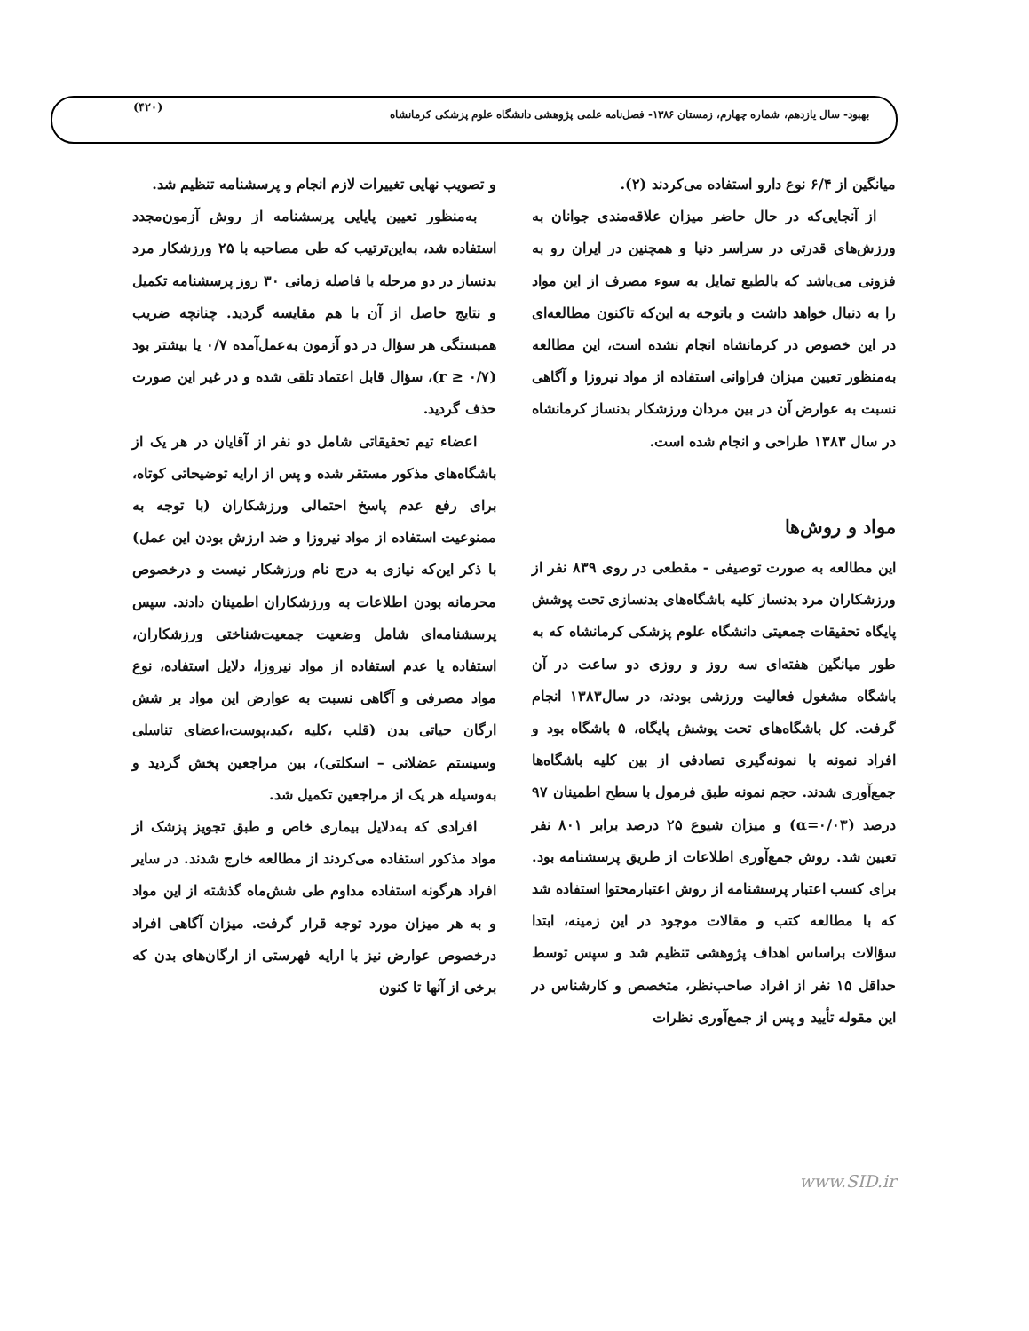(۴۲۰)
بهبود- سال یازدهم، شماره چهارم، زمستان ۱۳۸۶- فصل‌نامه علمی پژوهشی دانشگاه علوم پزشکی کرمانشاه
میانگین از ۶/۴ نوع دارو استفاده می‌کردند (۲).
از آنجایی‌که در حال حاضر میزان علاقه‌مندی جوانان به ورزش‌های قدرتی در سراسر دنیا و همچنین در ایران رو به فزونی می‌باشد که بالطبع تمایل به سوء مصرف از این مواد را به دنبال خواهد داشت و باتوجه به این‌که تاکنون مطالعه‌ای در این خصوص در کرمانشاه انجام نشده است، این مطالعه به‌منظور تعیین میزان فراوانی استفاده از مواد نیروزا و آگاهی نسبت به عوارض آن در بین مردان ورزشکار بدنساز کرمانشاه در سال ۱۳۸۳ طراحی و انجام شده است.
مواد و روش‌ها
این مطالعه به صورت توصیفی - مقطعی در روی ۸۳۹ نفر از ورزشکاران مرد بدنساز کلیه باشگاه‌های بدنسازی تحت پوشش پایگاه تحقیقات جمعیتی دانشگاه علوم پزشکی کرمانشاه که به طور میانگین هفته‌ای سه روز و روزی دو ساعت در آن باشگاه مشغول فعالیت ورزشی بودند، در سال۱۳۸۳ انجام گرفت. کل باشگاه‌های تحت پوشش پایگاه، ۵ باشگاه بود و افراد نمونه با نمونه‌گیری تصادفی از بین کلیه باشگاه‌ها جمع‌آوری شدند. حجم نمونه طبق فرمول با سطح اطمینان ۹۷ درصد (α=۰/۰۳) و میزان شیوع ۲۵ درصد برابر ۸۰۱ نفر تعیین شد. روش جمع‌آوری اطلاعات از طریق پرسشنامه بود. برای کسب اعتبار پرسشنامه از روش اعتبارمحتوا استفاده شد که با مطالعه کتب و مقالات موجود در این زمینه، ابتدا سؤالات براساس اهداف پژوهشی تنظیم شد و سپس توسط حداقل ۱۵ نفر از افراد صاحب‌نظر، متخصص و کارشناس در این مقوله تأیید و پس از جمع‌آوری نظرات
و تصویب نهایی تغییرات لازم انجام و پرسشنامه تنظیم شد.
به‌منظور تعیین پایایی پرسشنامه از روش آزمون‌مجدد استفاده شد، به‌این‌ترتیب که طی مصاحبه با ۲۵ ورزشکار مرد بدنساز در دو مرحله با فاصله زمانی ۳۰ روز پرسشنامه تکمیل و نتایج حاصل از آن با هم مقایسه گردید. چنانچه ضریب همبستگی هر سؤال در دو آزمون به‌عمل‌آمده ۰/۷ یا بیشتر بود (r ≥ ۰/۷)، سؤال قابل اعتماد تلقی شده و در غیر این صورت حذف گردید.
اعضاء تیم تحقیقاتی شامل دو نفر از آقایان در هر یک از باشگاه‌های مذکور مستقر شده و پس از ارایه توضیحاتی کوتاه، برای رفع عدم پاسخ احتمالی ورزشکاران (با توجه به ممنوعیت استفاده از مواد نیروزا و ضد ارزش بودن این عمل) با ذکر این‌که نیازی به درج نام ورزشکار نیست و درخصوص محرمانه بودن اطلاعات به ورزشکاران اطمینان دادند. سپس پرسشنامه‌ای شامل وضعیت جمعیت‌شناختی ورزشکاران، استفاده یا عدم استفاده از مواد نیروزا، دلایل استفاده، نوع مواد مصرفی و آگاهی نسبت به عوارض این مواد بر شش ارگان حیاتی بدن (قلب ،کلیه ،کبد،پوست،اعضای تناسلی وسیستم عضلانی – اسکلتی)، بین مراجعین پخش گردید و به‌وسیله هر یک از مراجعین تکمیل شد.
افرادی که به‌دلایل بیماری خاص و طبق تجویز پزشک از مواد مذکور استفاده می‌کردند از مطالعه خارج شدند. در سایر افراد هرگونه استفاده مداوم طی شش‌ماه گذشته از این مواد و به هر میزان مورد توجه قرار گرفت. میزان آگاهی افراد درخصوص عوارض نیز با ارایه فهرستی از ارگان‌های بدن که برخی از آنها تا کنون
www.SID.ir